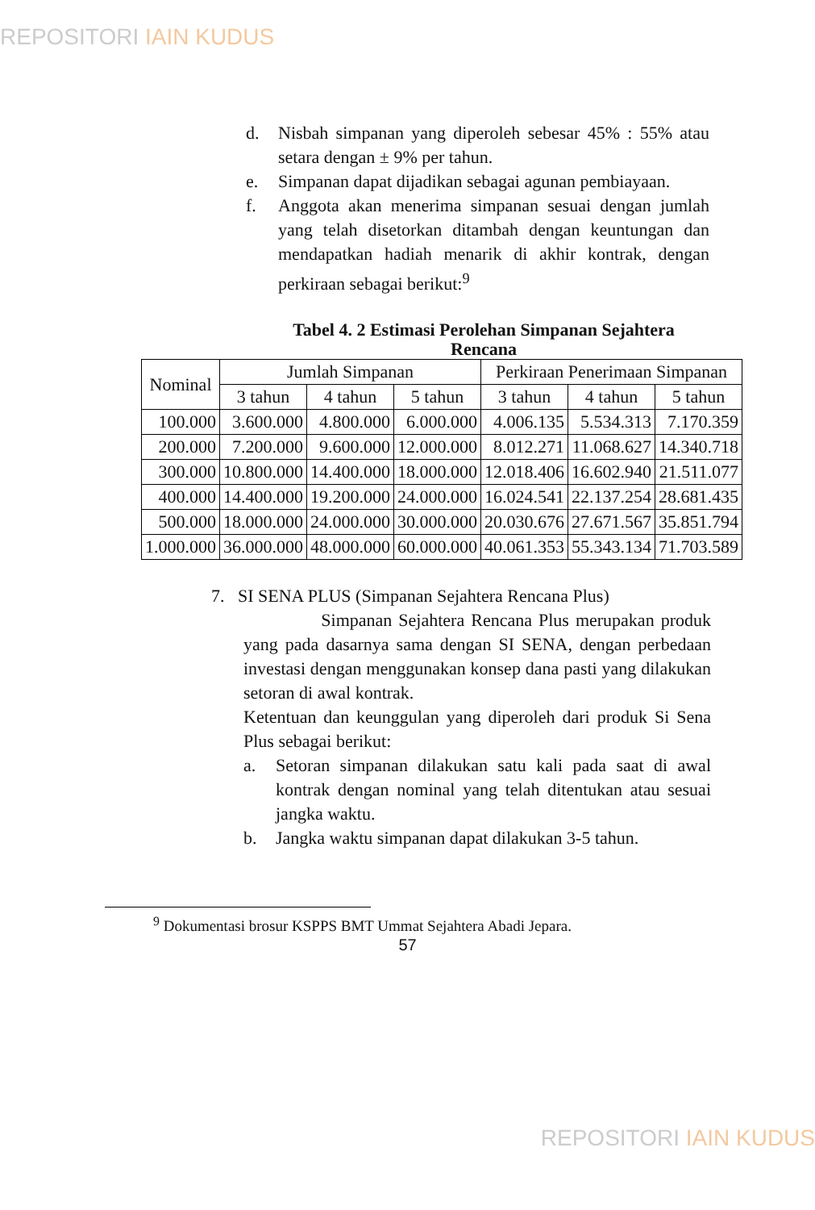REPOSITORI IAIN KUDUS
d. Nisbah simpanan yang diperoleh sebesar 45% : 55% atau setara dengan ± 9% per tahun.
e. Simpanan dapat dijadikan sebagai agunan pembiayaan.
f. Anggota akan menerima simpanan sesuai dengan jumlah yang telah disetorkan ditambah dengan keuntungan dan mendapatkan hadiah menarik di akhir kontrak, dengan perkiraan sebagai berikut:<sup>9</sup>
Tabel 4. 2 Estimasi Perolehan Simpanan Sejahtera Rencana
| Nominal | Jumlah Simpanan | | | Perkiraan Penerimaan Simpanan | | |
| --- | --- | --- | --- | --- | --- | --- |
| | 3 tahun | 4 tahun | 5 tahun | 3 tahun | 4 tahun | 5 tahun |
| 100.000 | 3.600.000 | 4.800.000 | 6.000.000 | 4.006.135 | 5.534.313 | 7.170.359 |
| 200.000 | 7.200.000 | 9.600.000 | 12.000.000 | 8.012.271 | 11.068.627 | 14.340.718 |
| 300.000 | 10.800.000 | 14.400.000 | 18.000.000 | 12.018.406 | 16.602.940 | 21.511.077 |
| 400.000 | 14.400.000 | 19.200.000 | 24.000.000 | 16.024.541 | 22.137.254 | 28.681.435 |
| 500.000 | 18.000.000 | 24.000.000 | 30.000.000 | 20.030.676 | 27.671.567 | 35.851.794 |
| 1.000.000 | 36.000.000 | 48.000.000 | 60.000.000 | 40.061.353 | 55.343.134 | 71.703.589 |
7. SI SENA PLUS (Simpanan Sejahtera Rencana Plus)
Simpanan Sejahtera Rencana Plus merupakan produk yang pada dasarnya sama dengan SI SENA, dengan perbedaan investasi dengan menggunakan konsep dana pasti yang dilakukan setoran di awal kontrak.
Ketentuan dan keunggulan yang diperoleh dari produk Si Sena Plus sebagai berikut:
a. Setoran simpanan dilakukan satu kali pada saat di awal kontrak dengan nominal yang telah ditentukan atau sesuai jangka waktu.
b. Jangka waktu simpanan dapat dilakukan 3-5 tahun.
<sup>9</sup> Dokumentasi brosur KSPPS BMT Ummat Sejahtera Abadi Jepara.
57
REPOSITORI IAIN KUDUS